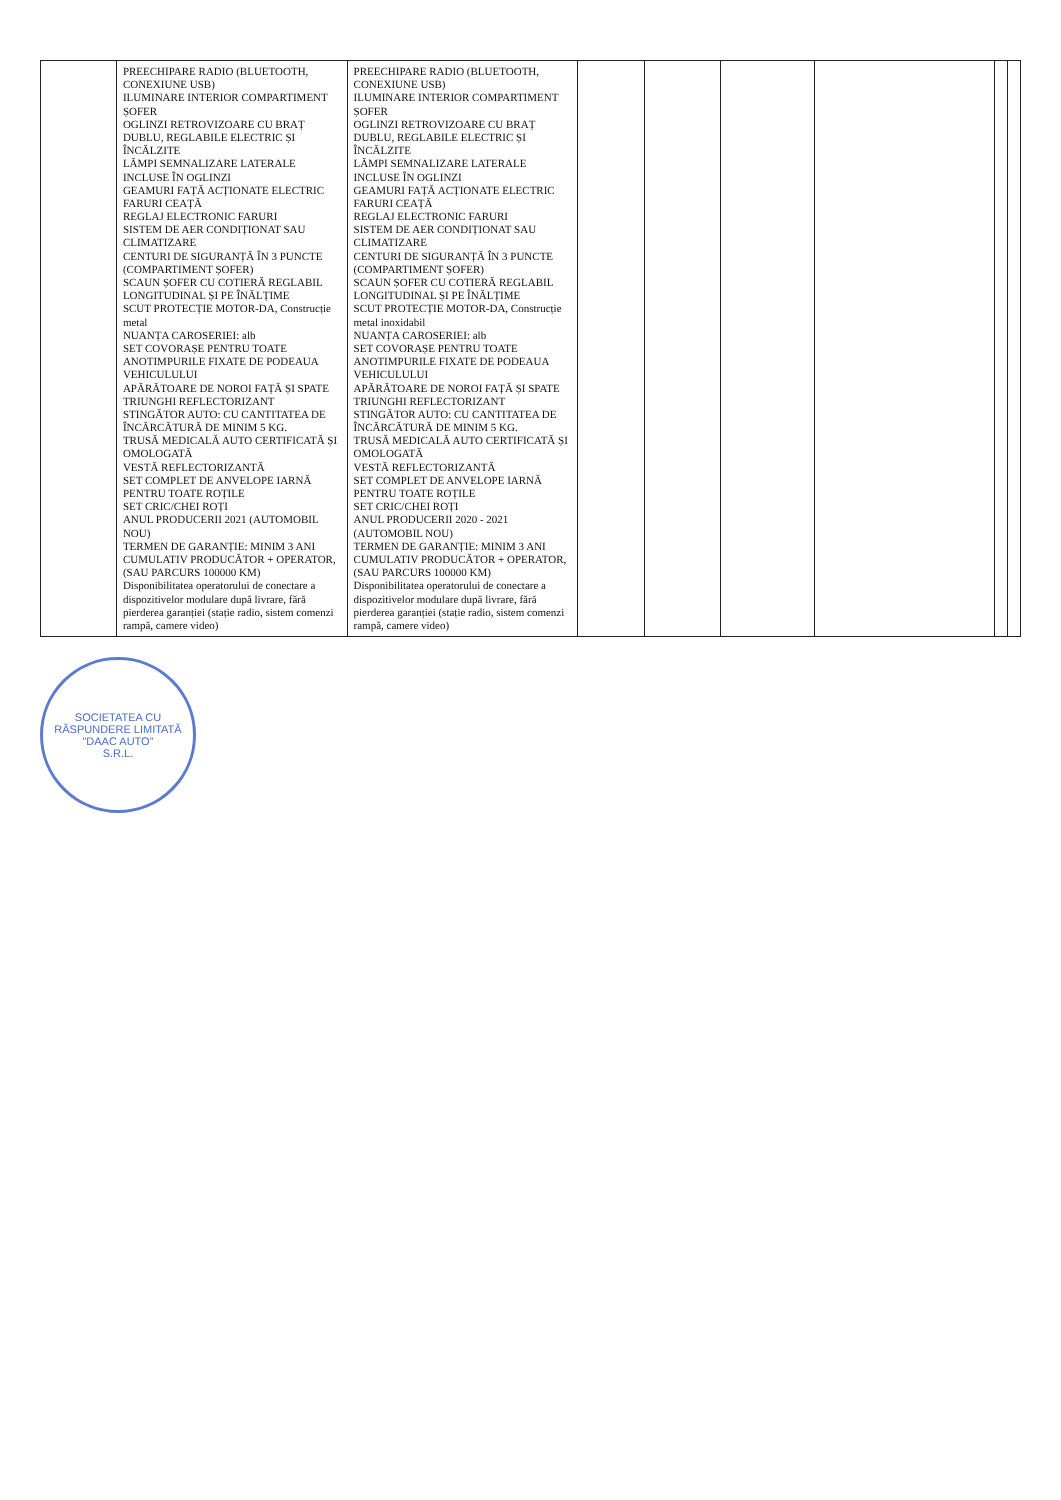| | PREECHIPARE RADIO (BLUETOOTH, CONEXIUNE USB) ILUMINARE INTERIOR COMPARTIMENT ȘOFER OGLINZI RETROVIZOARE CU BRAȚ DUBLU, REGLABILE ELECTRIC ȘI ÎNCĂLZITE LĂMPI SEMNALIZARE LATERALE INCLUSE ÎN OGLINZI GEAMURI FAȚĂ ACȚIONATE ELECTRIC FARURI CEAȚĂ REGLAJ ELECTRONIC FARURI SISTEM DE AER CONDIȚIONAT SAU CLIMATIZARE CENTURI DE SIGURANȚĂ ÎN 3 PUNCTE (COMPARTIMENT ȘOFER) SCAUN ȘOFER CU COTIERĂ REGLABIL LONGITUDINAL ȘI PE ÎNĂLȚIME SCUT PROTECȚIE MOTOR-DA, Construcție metal NUANȚA CAROSERIEI: alb SET COVORAȘE PENTRU TOATE ANOTIMPURILE FIXATE DE PODEAUA VEHICULULUI APĂRĂTOARE DE NOROI FAȚĂ ȘI SPATE TRIUNGHI REFLECTORIZANT STINGĂTOR AUTO: CU CANTITATEA DE ÎNCĂRCĂTURĂ DE MINIM 5 KG. TRUSĂ MEDICALĂ AUTO CERTIFICATĂ ȘI OMOLOGATĂ VESTĂ REFLECTORIZANTĂ SET COMPLET DE ANVELOPE IARNĂ PENTRU TOATE ROȚILE SET CRIC/CHEI ROȚI ANUL PRODUCERII 2021 (AUTOMOBIL NOU) TERMEN DE GARANȚIE: MINIM 3 ANI CUMULATIV PRODUCĂTOR + OPERATOR, (SAU PARCURS 100000 KM) Disponibilitatea operatorului de conectare a dispozitivelor modulare după livrare, fără pierderea garanției (stație radio, sistem comenzi rampă, camere video) | PREECHIPARE RADIO (BLUETOOTH, CONEXIUNE USB) ILUMINARE INTERIOR COMPARTIMENT ȘOFER OGLINZI RETROVIZOARE CU BRAȚ DUBLU, REGLABILE ELECTRIC ȘI ÎNCĂLZITE LĂMPI SEMNALIZARE LATERALE INCLUSE ÎN OGLINZI GEAMURI FAȚĂ ACȚIONATE ELECTRIC FARURI CEAȚĂ REGLAJ ELECTRONIC FARURI SISTEM DE AER CONDIȚIONAT SAU CLIMATIZARE CENTURI DE SIGURANȚĂ ÎN 3 PUNCTE (COMPARTIMENT ȘOFER) SCAUN ȘOFER CU COTIERĂ REGLABIL LONGITUDINAL ȘI PE ÎNĂLȚIME SCUT PROTECȚIE MOTOR-DA, Construcție metal inoxidabil NUANȚA CAROSERIEI: alb SET COVORAȘE PENTRU TOATE ANOTIMPURILE FIXATE DE PODEAUA VEHICULULUI APĂRĂTOARE DE NOROI FAȚĂ ȘI SPATE TRIUNGHI REFLECTORIZANT STINGĂTOR AUTO: CU CANTITATEA DE ÎNCĂRCĂTURĂ DE MINIM 5 KG. TRUSĂ MEDICALĂ AUTO CERTIFICATĂ ȘI OMOLOGATĂ VESTĂ REFLECTORIZANTĂ SET COMPLET DE ANVELOPE IARNĂ PENTRU TOATE ROȚILE SET CRIC/CHEI ROȚI ANUL PRODUCERII 2020 - 2021 (AUTOMOBIL NOU) TERMEN DE GARANȚIE: MINIM 3 ANI CUMULATIV PRODUCĂTOR + OPERATOR, (SAU PARCURS 100000 KM) Disponibilitatea operatorului de conectare a dispozitivelor modulare după livrare, fără pierderea garanției (stație radio, sistem comenzi rampă, camere video) | | | | | | |
SOCIETATEA CU RĂSPUNDERE LIMITATĂ
"DAAC AUTO"
S.R.L.